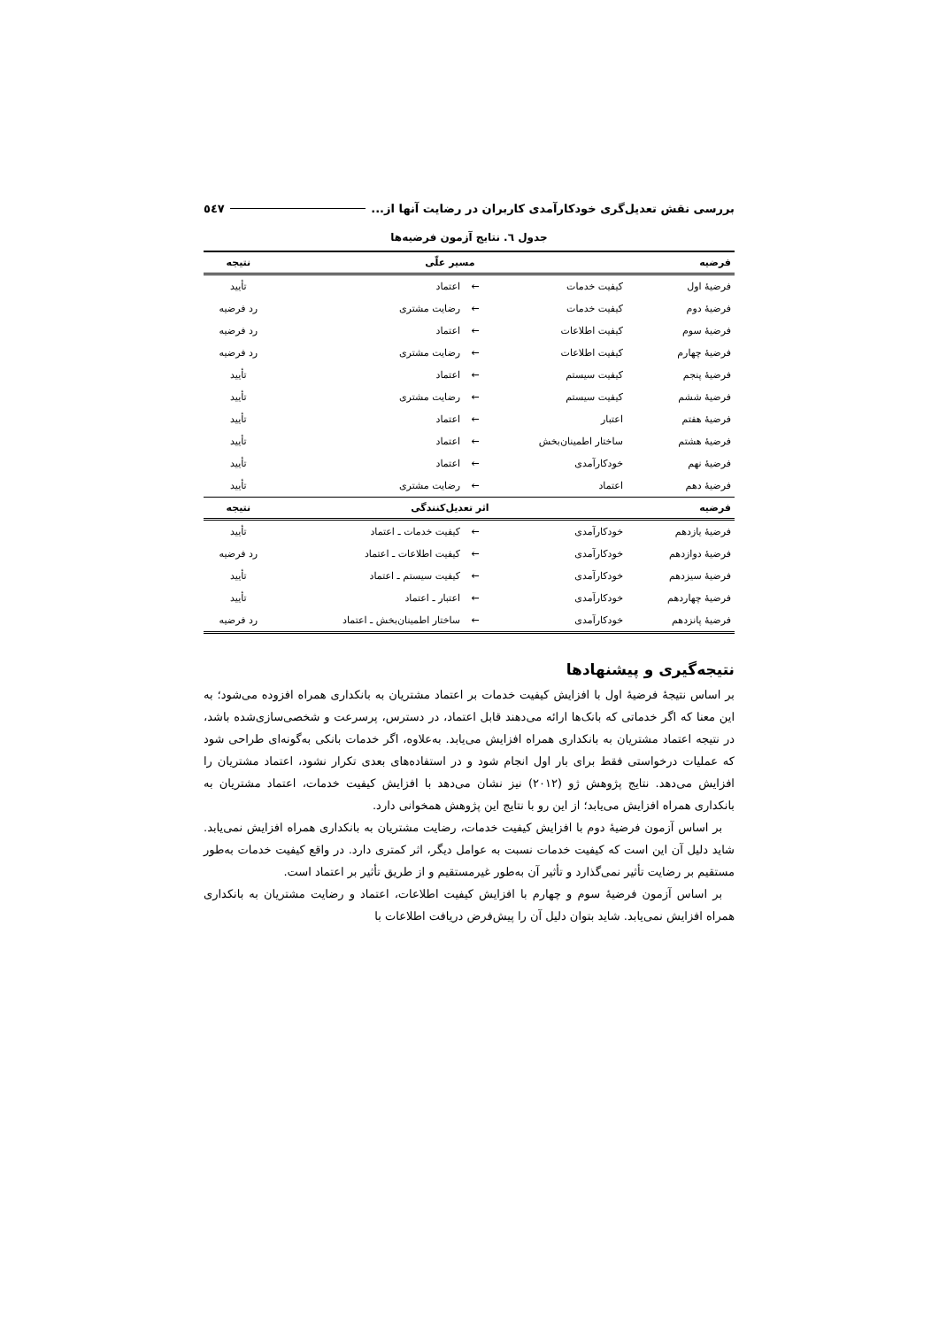بررسی نقش تعدیل‌گری خودکارآمدی کاربران در رضایت آنها از... ٥٤٧
جدول ٦. نتایج آزمون فرضیه‌ها
| فرضیه | مسیر علّی | | | نتیجه |
| --- | --- | --- | --- | --- |
| فرضیهٔ اول | کیفیت خدمات | ← | اعتماد | تأیید |
| فرضیهٔ دوم | کیفیت خدمات | ← | رضایت مشتری | رد فرضیه |
| فرضیهٔ سوم | کیفیت اطلاعات | ← | اعتماد | رد فرضیه |
| فرضیهٔ چهارم | کیفیت اطلاعات | ← | رضایت مشتری | رد فرضیه |
| فرضیهٔ پنجم | کیفیت سیستم | ← | اعتماد | تأیید |
| فرضیهٔ ششم | کیفیت سیستم | ← | رضایت مشتری | تأیید |
| فرضیهٔ هفتم | اعتبار | ← | اعتماد | تأیید |
| فرضیهٔ هشتم | ساختار اطمینان‌بخش | ← | اعتماد | تأیید |
| فرضیهٔ نهم | خودکارآمدی | ← | اعتماد | تأیید |
| فرضیهٔ دهم | اعتماد | ← | رضایت مشتری | تأیید |
| فرضیه | اثر تعدیل‌کنندگی | | | نتیجه |
| فرضیهٔ یازدهم | خودکارآمدی | ← | کیفیت خدمات ـ اعتماد | تأیید |
| فرضیهٔ دوازدهم | خودکارآمدی | ← | کیفیت اطلاعات ـ اعتماد | رد فرضیه |
| فرضیهٔ سیزدهم | خودکارآمدی | ← | کیفیت سیستم ـ اعتماد | تأیید |
| فرضیهٔ چهاردهم | خودکارآمدی | ← | اعتبار ـ اعتماد | تأیید |
| فرضیهٔ پانزدهم | خودکارآمدی | ← | ساختار اطمینان‌بخش ـ اعتماد | رد فرضیه |
نتیجه‌گیری و پیشنهادها
بر اساس نتیجهٔ فرضیهٔ اول با افزایش کیفیت خدمات بر اعتماد مشتریان به بانکداری همراه افزوده می‌شود؛ به این معنا که اگر خدماتی که بانک‌ها ارائه می‌دهند قابل اعتماد، در دسترس، پرسرعت و شخصی‌سازی‌شده باشد، در نتیجه اعتماد مشتریان به بانکداری همراه افزایش می‌یابد. به‌علاوه، اگر خدمات بانکی به‌گونه‌ای طراحی شود که عملیات درخواستی فقط برای بار اول انجام شود و در استفاده‌های بعدی تکرار نشود، اعتماد مشتریان را افزایش می‌دهد. نتایج پژوهش ژو (٢٠١٢) نیز نشان می‌دهد با افزایش کیفیت خدمات، اعتماد مشتریان به بانکداری همراه افزایش می‌یابد؛ از این رو با نتایج این پژوهش همخوانی دارد.
بر اساس آزمون فرضیهٔ دوم با افزایش کیفیت خدمات، رضایت مشتریان به بانکداری همراه افزایش نمی‌یابد. شاید دلیل آن این است که کیفیت خدمات نسبت به عوامل دیگر، اثر کمتری دارد. در واقع کیفیت خدمات به‌طور مستقیم بر رضایت تأثیر نمی‌گذارد و تأثیر آن به‌طور غیرمستقیم و از طریق تأثیر بر اعتماد است.
بر اساس آزمون فرضیهٔ سوم و چهارم با افزایش کیفیت اطلاعات، اعتماد و رضایت مشتریان به بانکداری همراه افزایش نمی‌یابد. شاید بتوان دلیل آن را پیش‌فرض دریافت اطلاعات با